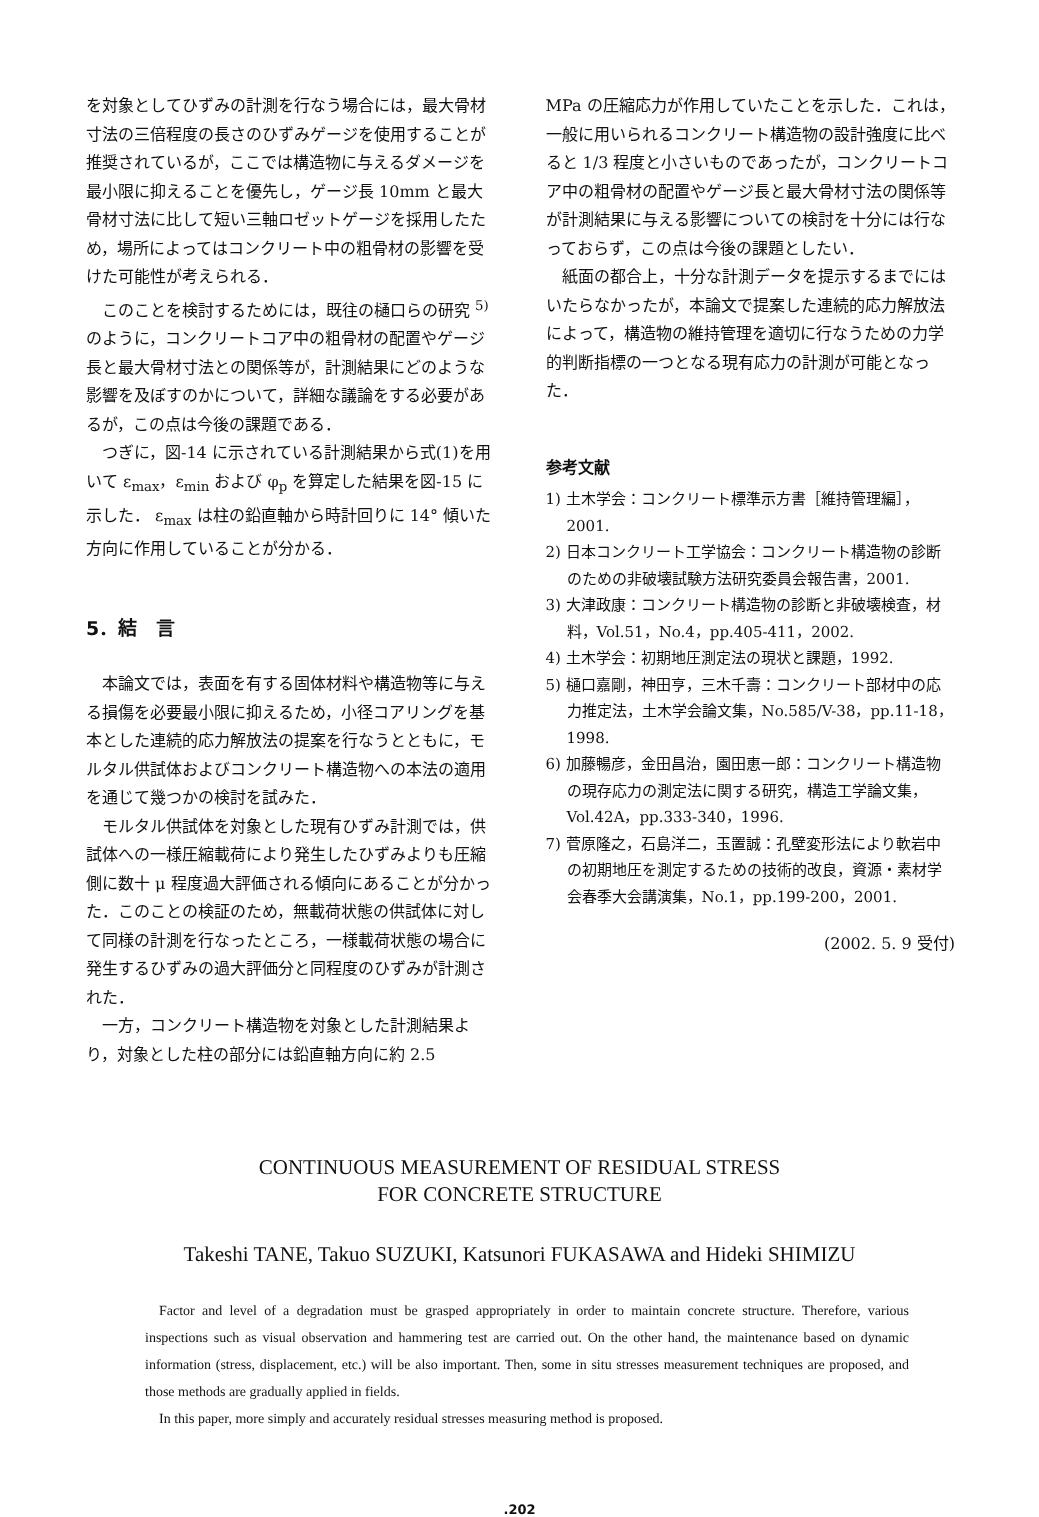を対象としてひずみの計測を行なう場合には，最大骨材寸法の三倍程度の長さのひずみゲージを使用することが推奨されているが，ここでは構造物に与えるダメージを最小限に抑えることを優先し，ゲージ長 10mm と最大骨材寸法に比して短い三軸ロゼットゲージを採用したため，場所によってはコンクリート中の粗骨材の影響を受けた可能性が考えられる．
このことを検討するためには，既往の樋口らの研究 <sup>5)</sup>のように，コンクリートコア中の粗骨材の配置やゲージ長と最大骨材寸法との関係等が，計測結果にどのような影響を及ぼすのかについて，詳細な議論をする必要があるが，この点は今後の課題である．
つぎに，図-14 に示されている計測結果から式(1)を用いて ε<sub>max</sub>，ε<sub>min</sub> および φ<sub>p</sub> を算定した結果を図-15 に示した． ε<sub>max</sub> は柱の鉛直軸から時計回りに 14° 傾いた方向に作用していることが分かる．
5．結　言
本論文では，表面を有する固体材料や構造物等に与える損傷を必要最小限に抑えるため，小径コアリングを基本とした連続的応力解放法の提案を行なうとともに，モルタル供試体およびコンクリート構造物への本法の適用を通じて幾つかの検討を試みた．
モルタル供試体を対象とした現有ひずみ計測では，供試体への一様圧縮載荷により発生したひずみよりも圧縮側に数十 μ 程度過大評価される傾向にあることが分かった．このことの検証のため，無載荷状態の供試体に対して同様の計測を行なったところ，一様載荷状態の場合に発生するひずみの過大評価分と同程度のひずみが計測された．
一方，コンクリート構造物を対象とした計測結果より，対象とした柱の部分には鉛直軸方向に約 2.5
MPa の圧縮応力が作用していたことを示した．これは，一般に用いられるコンクリート構造物の設計強度に比べると 1/3 程度と小さいものであったが，コンクリートコア中の粗骨材の配置やゲージ長と最大骨材寸法の関係等が計測結果に与える影響についての検討を十分には行なっておらず，この点は今後の課題としたい．
紙面の都合上，十分な計測データを提示するまでにはいたらなかったが，本論文で提案した連続的応力解放法によって，構造物の維持管理を適切に行なうための力学的判断指標の一つとなる現有応力の計測が可能となった．
参考文献
1) 土木学会：コンクリート標準示方書［維持管理編］，2001.
2) 日本コンクリート工学協会：コンクリート構造物の診断のための非破壊試験方法研究委員会報告書，2001.
3) 大津政康：コンクリート構造物の診断と非破壊検査，材料，Vol.51，No.4，pp.405-411，2002.
4) 土木学会：初期地圧測定法の現状と課題，1992.
5) 樋口嘉剛，神田亨，三木千壽：コンクリート部材中の応力推定法，土木学会論文集，No.585/V-38，pp.11-18，1998.
6) 加藤暢彦，金田昌治，園田恵一郎：コンクリート構造物の現存応力の測定法に関する研究，構造工学論文集，Vol.42A，pp.333-340，1996.
7) 菅原隆之，石島洋二，玉置誠：孔壁変形法により軟岩中の初期地圧を測定するための技術的改良，資源・素材学会春季大会講演集，No.1，pp.199-200，2001.
(2002. 5. 9 受付)
CONTINUOUS MEASUREMENT OF RESIDUAL STRESS
FOR CONCRETE STRUCTURE
Takeshi TANE, Takuo SUZUKI, Katsunori FUKASAWA and Hideki SHIMIZU
Factor and level of a degradation must be grasped appropriately in order to maintain concrete structure. Therefore, various inspections such as visual observation and hammering test are carried out. On the other hand, the maintenance based on dynamic information (stress, displacement, etc.) will be also important. Then, some in situ stresses measurement techniques are proposed, and those methods are gradually applied in fields.
In this paper, more simply and accurately residual stresses measuring method is proposed.
.202